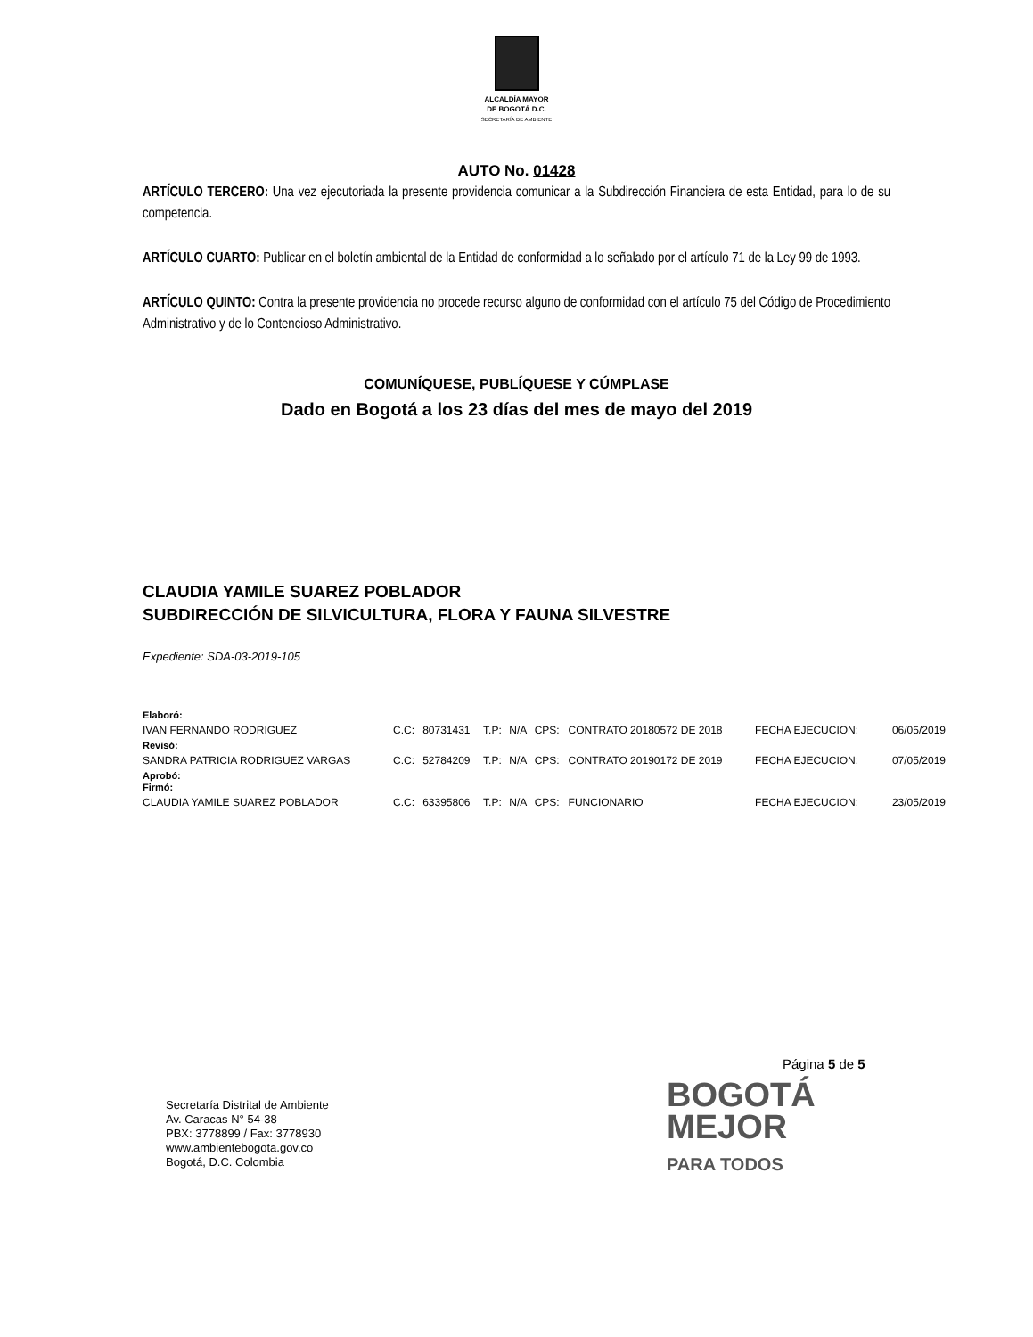ALCALDÍA MAYOR
DE BOGOTÁ D.C.
SECRETARÍA DE AMBIENTE
AUTO No. 01428
ARTÍCULO TERCERO: Una vez ejecutoriada la presente providencia comunicar a la Subdirección Financiera de esta Entidad, para lo de su competencia.
ARTÍCULO CUARTO: Publicar en el boletín ambiental de la Entidad de conformidad a lo señalado por el artículo 71 de la Ley 99 de 1993.
ARTÍCULO QUINTO: Contra la presente providencia no procede recurso alguno de conformidad con el artículo 75 del Código de Procedimiento Administrativo y de lo Contencioso Administrativo.
COMUNÍQUESE, PUBLÍQUESE Y CÚMPLASE
Dado en Bogotá a los 23 días del mes de mayo del 2019
CLAUDIA YAMILE SUAREZ POBLADOR
SUBDIRECCIÓN DE SILVICULTURA, FLORA Y FAUNA SILVESTRE
Expediente: SDA-03-2019-105
| Elaboró: | | | | | | | | |
| IVAN FERNANDO RODRIGUEZ | C.C: | 80731431 | T.P: | N/A | CPS: | CONTRATO 20180572 DE 2018 | FECHA EJECUCION: | 06/05/2019 |
| Revisó: | | | | | | | | |
| SANDRA PATRICIA RODRIGUEZ VARGAS | C.C: | 52784209 | T.P: | N/A | CPS: | CONTRATO 20190172 DE 2019 | FECHA EJECUCION: | 07/05/2019 |
| Aprobó: Firmó: | | | | | | | | |
| CLAUDIA YAMILE SUAREZ POBLADOR | C.C: | 63395806 | T.P: | N/A | CPS: | FUNCIONARIO | FECHA EJECUCION: | 23/05/2019 |
Página 5 de 5
Secretaría Distrital de Ambiente
Av. Caracas N° 54-38
PBX: 3778899 / Fax: 3778930
www.ambientebogota.gov.co
Bogotá, D.C. Colombia
BOGOTÁ
MEJOR
PARA TODOS